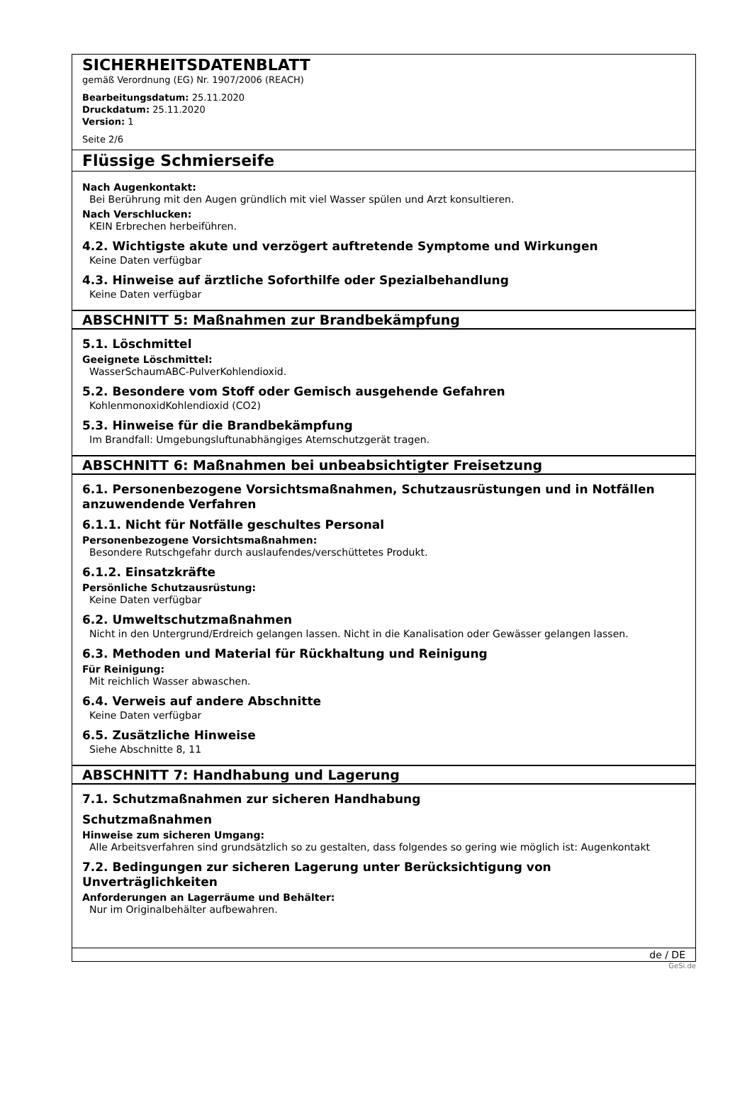SICHERHEITSDATENBLATT
gemäß Verordnung (EG) Nr. 1907/2006 (REACH)
Bearbeitungsdatum: 25.11.2020
Druckdatum: 25.11.2020
Version: 1
Seite 2/6
Flüssige Schmierseife
Nach Augenkontakt:
Bei Berührung mit den Augen gründlich mit viel Wasser spülen und Arzt konsultieren.
Nach Verschlucken:
KEIN Erbrechen herbeiführen.
4.2. Wichtigste akute und verzögert auftretende Symptome und Wirkungen
Keine Daten verfügbar
4.3. Hinweise auf ärztliche Soforthilfe oder Spezialbehandlung
Keine Daten verfügbar
ABSCHNITT 5: Maßnahmen zur Brandbekämpfung
5.1. Löschmittel
Geeignete Löschmittel:
WasserSchaumABC-PulverKohlendioxid.
5.2. Besondere vom Stoff oder Gemisch ausgehende Gefahren
KohlenmonoxidKohlendioxid (CO2)
5.3. Hinweise für die Brandbekämpfung
Im Brandfall: Umgebungsluftunabhängiges Atemschutzgerät tragen.
ABSCHNITT 6: Maßnahmen bei unbeabsichtigter Freisetzung
6.1. Personenbezogene Vorsichtsmaßnahmen, Schutzausrüstungen und in Notfällen anzuwendende Verfahren
6.1.1. Nicht für Notfälle geschultes Personal
Personenbezogene Vorsichtsmaßnahmen:
Besondere Rutschgefahr durch auslaufendes/verschüttetes Produkt.
6.1.2. Einsatzkräfte
Persönliche Schutzausrüstung:
Keine Daten verfügbar
6.2. Umweltschutzmaßnahmen
Nicht in den Untergrund/Erdreich gelangen lassen. Nicht in die Kanalisation oder Gewässer gelangen lassen.
6.3. Methoden und Material für Rückhaltung und Reinigung
Für Reinigung:
Mit reichlich Wasser abwaschen.
6.4. Verweis auf andere Abschnitte
Keine Daten verfügbar
6.5. Zusätzliche Hinweise
Siehe Abschnitte 8, 11
ABSCHNITT 7: Handhabung und Lagerung
7.1. Schutzmaßnahmen zur sicheren Handhabung
Schutzmaßnahmen
Hinweise zum sicheren Umgang:
Alle Arbeitsverfahren sind grundsätzlich so zu gestalten, dass folgendes so gering wie möglich ist: Augenkontakt
7.2. Bedingungen zur sicheren Lagerung unter Berücksichtigung von Unverträglichkeiten
Anforderungen an Lagerräume und Behälter:
Nur im Originalbehälter aufbewahren.
de / DE
GeSi.de